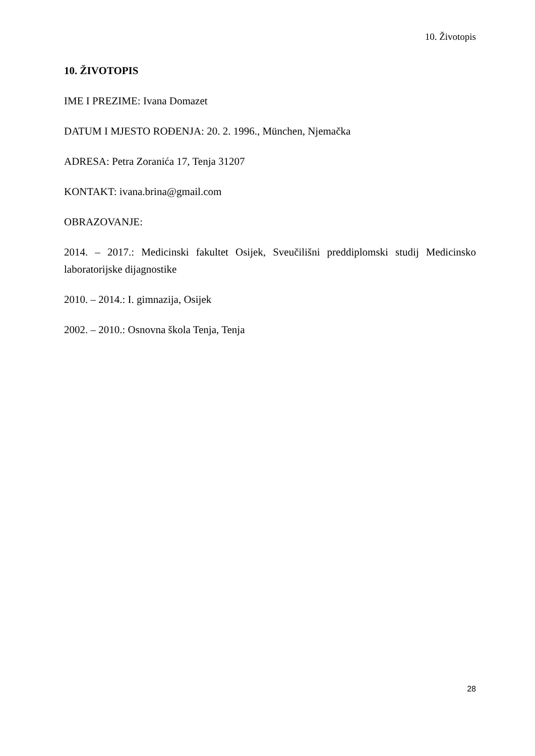10. Životopis
10. ŽIVOTOPIS
IME I PREZIME: Ivana Domazet
DATUM I MJESTO ROĐENJA: 20. 2. 1996., München, Njemačka
ADRESA: Petra Zoranića 17, Tenja 31207
KONTAKT: ivana.brina@gmail.com
OBRAZOVANJE:
2014. – 2017.: Medicinski fakultet Osijek, Sveučilišni preddiplomski studij Medicinsko laboratorijske dijagnostike
2010. – 2014.: I. gimnazija, Osijek
2002. – 2010.: Osnovna škola Tenja, Tenja
28